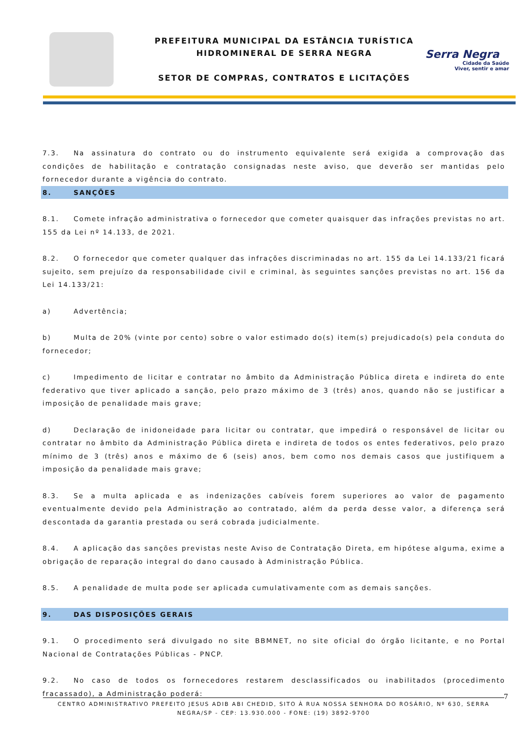PREFEITURA MUNICIPAL DA ESTÂNCIA TURÍSTICA
HIDROMINERAL DE SERRA NEGRA
SETOR DE COMPRAS, CONTRATOS E LICITAÇÕES
Serra Negra
Cidade da Saúde
Viver, sentir e amar
7.3. Na assinatura do contrato ou do instrumento equivalente será exigida a comprovação das condições de habilitação e contratação consignadas neste aviso, que deverão ser mantidas pelo fornecedor durante a vigência do contrato.
8. SANÇÕES
8.1. Comete infração administrativa o fornecedor que cometer quaisquer das infrações previstas no art. 155 da Lei nº 14.133, de 2021.
8.2. O fornecedor que cometer qualquer das infrações discriminadas no art. 155 da Lei 14.133/21 ficará sujeito, sem prejuízo da responsabilidade civil e criminal, às seguintes sanções previstas no art. 156 da Lei 14.133/21:
a) Advertência;
b) Multa de 20% (vinte por cento) sobre o valor estimado do(s) item(s) prejudicado(s) pela conduta do fornecedor;
c) Impedimento de licitar e contratar no âmbito da Administração Pública direta e indireta do ente federativo que tiver aplicado a sanção, pelo prazo máximo de 3 (três) anos, quando não se justificar a imposição de penalidade mais grave;
d) Declaração de inidoneidade para licitar ou contratar, que impedirá o responsável de licitar ou contratar no âmbito da Administração Pública direta e indireta de todos os entes federativos, pelo prazo mínimo de 3 (três) anos e máximo de 6 (seis) anos, bem como nos demais casos que justifiquem a imposição da penalidade mais grave;
8.3. Se a multa aplicada e as indenizações cabíveis forem superiores ao valor de pagamento eventualmente devido pela Administração ao contratado, além da perda desse valor, a diferença será descontada da garantia prestada ou será cobrada judicialmente.
8.4. A aplicação das sanções previstas neste Aviso de Contratação Direta, em hipótese alguma, exime a obrigação de reparação integral do dano causado à Administração Pública.
8.5. A penalidade de multa pode ser aplicada cumulativamente com as demais sanções.
9. DAS DISPOSIÇÕES GERAIS
9.1. O procedimento será divulgado no site BBMNET, no site oficial do órgão licitante, e no Portal Nacional de Contratações Públicas - PNCP.
9.2. No caso de todos os fornecedores restarem desclassificados ou inabilitados (procedimento fracassado), a Administração poderá:
7
CENTRO ADMINISTRATIVO PREFEITO JESUS ADIB ABI CHEDID, SITO À RUA NOSSA SENHORA DO ROSÁRIO, Nº 630, SERRA NEGRA/SP - CEP: 13.930.000 - FONE: (19) 3892-9700